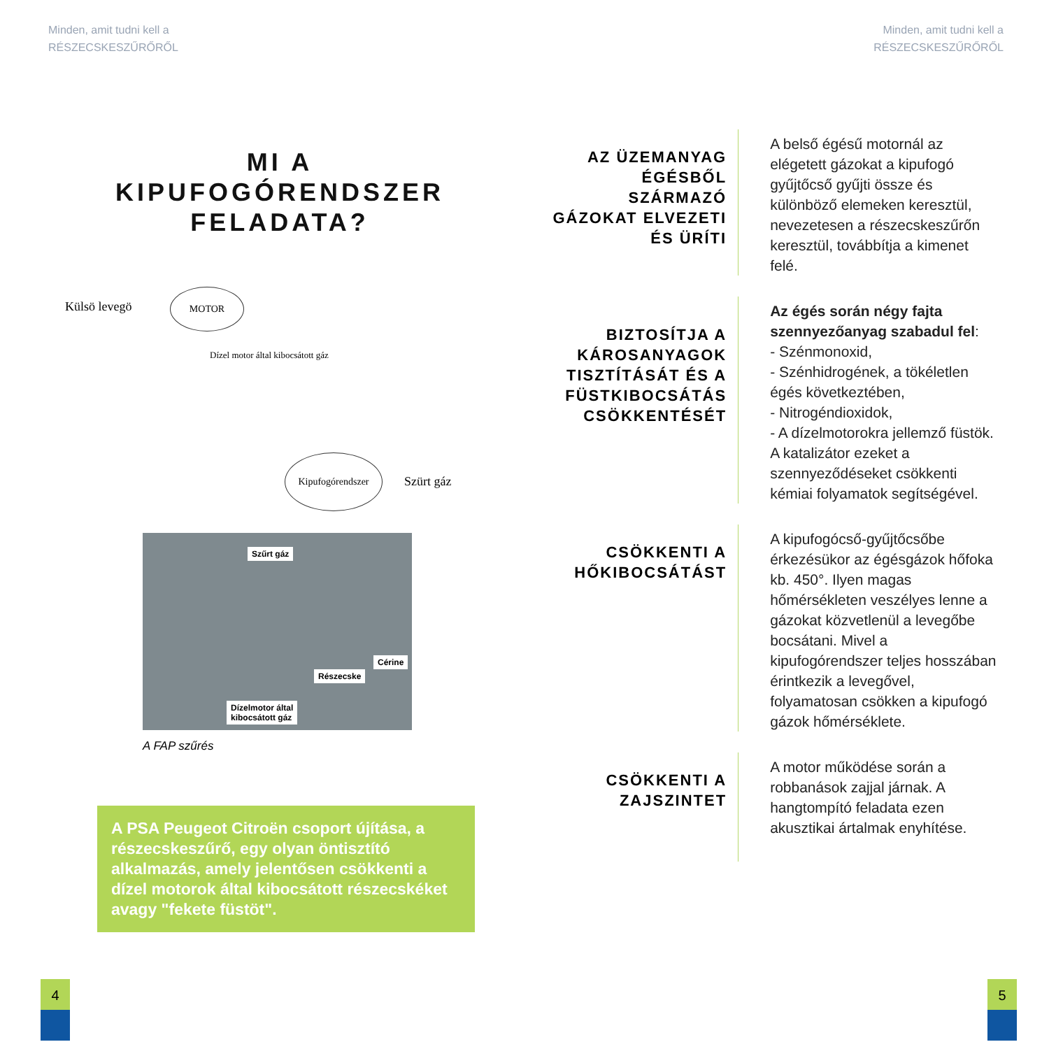Minden, amit tudni kell a
RÉSZECSKESZŰRŐRŐL
Minden, amit tudni kell a
RÉSZECSKESZŰRŐRŐL
MI A KIPUFOGÓRENDSZER FELADATA?
Külsö levegö
MOTOR
Dízel motor által kibocsátott gáz
Kipufogórendszer
Szürt gáz
Szűrt gáz
Cérine
Részecske
Dízelmotor által
kibocsátott gáz
A FAP szűrés
A PSA Peugeot Citroën csoport újítása, a részecskeszűrő, egy olyan öntisztító alkalmazás, amely jelentősen csökkenti a dízel motorok által kibocsátott részecskéket avagy "fekete füstöt".
4 5
AZ ÜZEMANYAG ÉGÉSBŐL SZÁRMAZÓ GÁZOKAT ELVEZETI ÉS ÜRÍTI
A belső égésű motornál az elégetett gázokat a kipufogó gyűjtőcső gyűjti össze és különböző elemeken keresztül, nevezetesen a részecskeszűrőn keresztül, továbbítja a kimenet felé.
BIZTOSÍTJA A KÁROSANYAGOK TISZTÍTÁSÁT ÉS A FÜSTKIBOCSÁTÁS CSÖKKENTÉSÉT
Az égés során négy fajta szennyezőanyag szabadul fel:
- Szénmonoxid,
- Szénhidrogének, a tökéletlen égés következtében,
- Nitrogéndioxidok,
- A dízelmotorokra jellemző füstök.
A katalizátor ezeket a szennyeződéseket csökkenti kémiai folyamatok segítségével.
CSÖKKENTI A HŐKIBOCSÁTÁST
A kipufogócső-gyűjtőcsőbe érkezésükor az égésgázok hőfoka kb. 450°. Ilyen magas hőmérsékleten veszélyes lenne a gázokat közvetlenül a levegőbe bocsátani. Mivel a kipufogórendszer teljes hosszában érintkezik a levegővel, folyamatosan csökken a kipufogó gázok hőmérséklete.
CSÖKKENTI A ZAJSZINTET
A motor működése során a robbanások zajjal járnak. A hangtompító feladata ezen akusztikai ártalmak enyhítése.